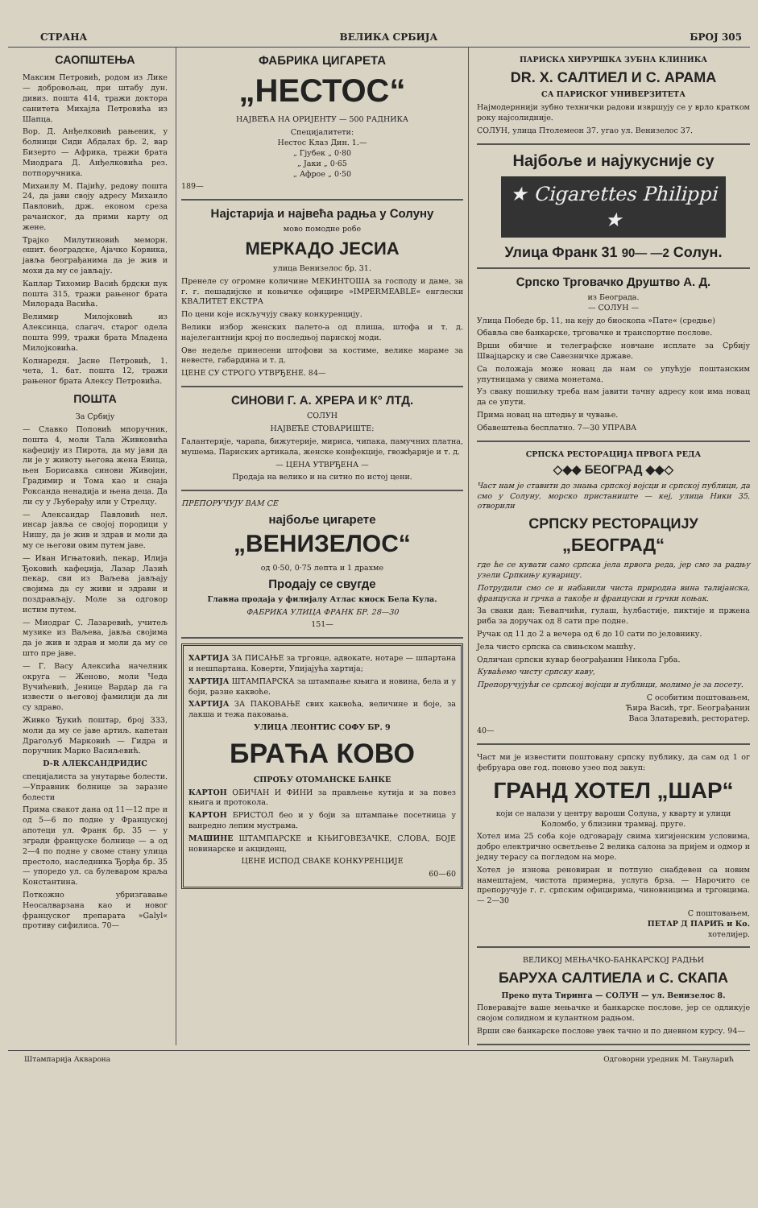СТРАНА ВЕЛИКА СРБИЈА БРОЈ 305
САОПШТЕЊА
Максим Петровић, родом из Лике — добровољац, при штабу дун. дивиз. пошта 414, тражи доктора санитета Михајла Петровића из Шапца.
Вор. Д. Анђелковић рањеник, у болници Сиди Абдалах бр. 2, вар Бизерто — Африка, тражи брата Миодрага Д. Анђелковића рез. потпоручника.
Михаилу М. Пајићу, редову пошта 24, да јави своју адресу Михаило Павловић, држ. економ среза рачанског, да прими карту од жене.
Трајко Милутиновић меморн. ешит. београдске, Ајачко Корвика, јавља београђанима да је жив и мохи да му се јављају.
Каплар Тихомир Васић брдски пук пошта 315, тражи рањеног брата Милорада Васића.
Велимир Милојковић из Алексинца, слагач. старог одела пошта 999, тражи брата Младена Милојковића.
Колнаредн. Јасне Петровић, 1. чета, 1. бат. пошта 12, тражи рањеног брата Алексу Петровића.
ПОШТА
За Србију
— Славко Поповић мпоручник, пошта 4, моли Тала Живковића кафеџију из Пирота, да му јави да ли је у животу његова жена Евица, њен Борисавка синови Живојин, Градимир и Тома као и снаја Роксанда ненадија и њена деца. Да ли су у Љуберађу или у Стрелцу.
— Александар Павловић нел. инсар јавља се својој породици у Нишу, да је жив и здрав и моли да му се његови овим путем јаве.
— Иван Игњатовић, пекар, Илија Ђоковић кафеџија, Лазар Лазић пекар, сви из Ваљева јављају својима да су живи и здрави и поздрављају. Моле за одговор истим путем.
— Миодраг С. Лазаревић, учитељ музике из Ваљева, јавља својима да је жив и здрав и моли да му се што пре јаве.
— Г. Васу Алексића начелник округа — Женово, моли Чеда Вучићевић, Јенице Вардар да га извести о његовој фамилији да ли су здраво.
Живко Ђукић поштар, број 333, моли да му се јаве артиљ. капетан Драгољуб Марковић — Гидра и поручник Марко Васиљевић.
D-R АЛЕКСАНДРИДИС
специјалиста за унутарње болести. —Управник болнице за заразне болести
Прима свакот дана од 11—12 пре и од 5—6 по подне у Француској апотеци ул. Франк бр. 35 — у згради француске болнице — а од 2—4 по подне у своме стану улица престоло, наследника Ђорђа бр. 35 — упоредо ул. са булеваром краља Константина.
Поткожно убризгавање Неосалварзана као и новог француског препарата »Galyl« противу сифилиса. 70—
ФАБРИКА ЦИГАРЕТА
„НЕСТОС“
НАЈВЕЋА НА ОРИЈЕНТУ — 500 РАДНИКА
Специјалитети:
Нестос Клаз Дин. 1.—
„ Гјубек „ 0·80
„ Јаки „ 0·65
„ Афрое „ 0·50
189—
Најстарија и највећа радња у Солуну
мово помодне робе
МЕРКАДО ЈЕСИА
улица Венизелос бр. 31.
Пренеле су огромне количине МЕКИНТОША за господу и даме, за г. г. пешадијске и коњичке официре »IMPERMEABLE« енглески КВАЛИТЕТ ЕКСТРА
По цени које искључују сваку конкуренцију.
Велики избор женских палето-а од плиша, штофа и т. д. најелегантнији крој по последњој париској моди.
Ове недеље принесени штофови за костиме, велике мараме за невесте, габардина и т. д.
ЦЕНЕ СУ СТРОГО УТВРЂЕНЕ. 84—
СИНОВИ Г. А. ХРЕРА И К° ЛТД.
СОЛУН
НАЈВЕЋЕ СТОВАРИШТЕ:
Галантерије, чарапа, бижутерије, мириса, чипака, памучних платна, мушема. Париских артикала, женске конфекције, гвожђарије и т. д.
— ЦЕНА УТВРЂЕНА —
Продаја на велико и на ситно по истој цени.
ПРЕПОРУЧУЈУ ВАМ СЕ
најбоље цигарете
„ВЕНИЗЕЛОС“
од 0·50, 0·75 лепта и 1 драхме
Продају се свугде
Главна продаја у филијалу Атлас киоск Бела Кула.
ФАБРИКА УЛИЦА ФРАНК БР. 28—30
151—
ХАРТИЈА ЗА ПИСАЊЕ за трговце, адвокате, нотаре — шпартана и нешпартана. Коверти, Упијајућа хартија;
ХАРТИЈА ШТАМПАРСКА за штампање књига и новина, бела и у боји, разне каквоће.
ХАРТИЈА ЗА ПАКОВАЊЕ свих каквоћа, величине и боје, за лакша и тежа паковања.
УЛИЦА ЛЕОНТИС СОФУ БР. 9
БРАЋА КОВО
СПРОЋУ ОТОМАНСКЕ БАНКЕ
КАРТОН ОБИЧАН И ФИНИ за прављење кутија и за повез књига и протокола.
КАРТОН БРИСТОЛ бео и у боји за штампање посетница у ванредно лепим мустрама.
МАШИНЕ ШТАМПАРСКЕ и КЊИГОВЕЗАЧКЕ, СЛОВА, БОЈЕ новинарске и акциденц.
ЦЕНЕ ИСПОД СВАКЕ КОНКУРЕНЦИЈЕ
60—60
ПАРИСКА ХИРУРШКА ЗУБНА КЛИНИКА
DR. Х. САЛТИЕЛ И С. АРАМА
СА ПАРИСКОГ УНИВЕРЗИТЕТА
Најмодерннији зубно технички радови извршују се у врло кратком року најсолидније.
СОЛУН, улица Птолемеон 37. угао ул. Венизелос 37.
Најбоље и најукусније су
★ Cigarettes Philippi ★
Улица Франк 31 90— —2 Солун.
Српско Трговачко Друштво А. Д.
из Београда.
— СОЛУН —
Улица Победе бр. 11, на кеју до биоскопа »Пате« (средње)
Обавља све банкарске, трговачке и транспортне послове.
Врши обичне и телеграфске новчане исплате за Србију Швајцарску и све Савезничке државе.
Са положаја може новац да нам се упућује поштанским упутницама у свима монетама.
Уз сваку пошиљку треба нам јавити тачну адресу кои има новац да се упути.
Прима новац на штедњу и чување.
Обавештења бесплатно. 7—30 УПРАВА
СРПСКА РЕСТОРАЦИЈА ПРВОГА РЕДА
◇◆◆ БЕОГРАД ◆◆◇
Част нам је ставити до знања српској војсци и српској публици, да смо у Солуну, морско пристаниште — кеј, улица Ники 35, отворили
СРПСКУ РЕСТОРАЦИЈУ
„БЕОГРАД“
где ће се кувати само српска јела првога реда, јер смо за радњу узели Српкињу куварицу.
Потрудили смо се и набавили чиста природна вина талијанска, француска и грчка а такође и француски и грчки коњак.
За сваки дан: Ћевапчићи, гулаш, ћулбастије, пиктије и пржена риба за доручак од 8 сати пре подне.
Ручак од 11 до 2 а вечера од 6 до 10 сати по јеловнику.
Јела чисто српска са свињском машћу.
Одличан српски кувар београђанин Никола Грба.
Куваћемо чисту српску каву,
Препоручујући се српској војсци и публици, молимо је за посету.
С особитим поштовањем,
Ћира Васић, трг. Београђанин
Васа Златаревић, ресторатер.
40—
Част ми је известити поштовану српску публику, да сам од 1 ог фебруара ове год. поново узео под закуп:
ГРАНД ХОТЕЛ „ШАР“
који се налази у центру вароши Солуна, у кварту и улици Коломбо, у близини трамвај. пруге.
Хотел има 25 соба које одговарају свима хигијенским условима, добро електрично осветљење 2 велика салона за пријем и одмор и једну терасу са погледом на море.
Хотел је изнова реновиран и потпуно снабдевен са новим намештајем, чистота примерна, услуга брза. — Нарочито се препоручује г. г. српским официрима, чиновницима и трговцима. — 2—30
С поштовањем,
ПЕТАР Д ПАРИЋ и Ко.
хотелијер.
ВЕЛИКОЈ МЕЊАЧКО-БАНКАРСКОЈ РАДЊИ
БАРУХА САЛТИЕЛА и С. СКАПА
Преко пута Тиринга — СОЛУН — ул. Венизелос 8.
Поверавајте ваше мењачке и банкарске послове, јер се одликује својом солидном и кулантном радњом.
Врши све банкарске послове увек тачно и по дневном курсу. 94—
Штампарија Акварона Одговорни уредник М. Тавуларић